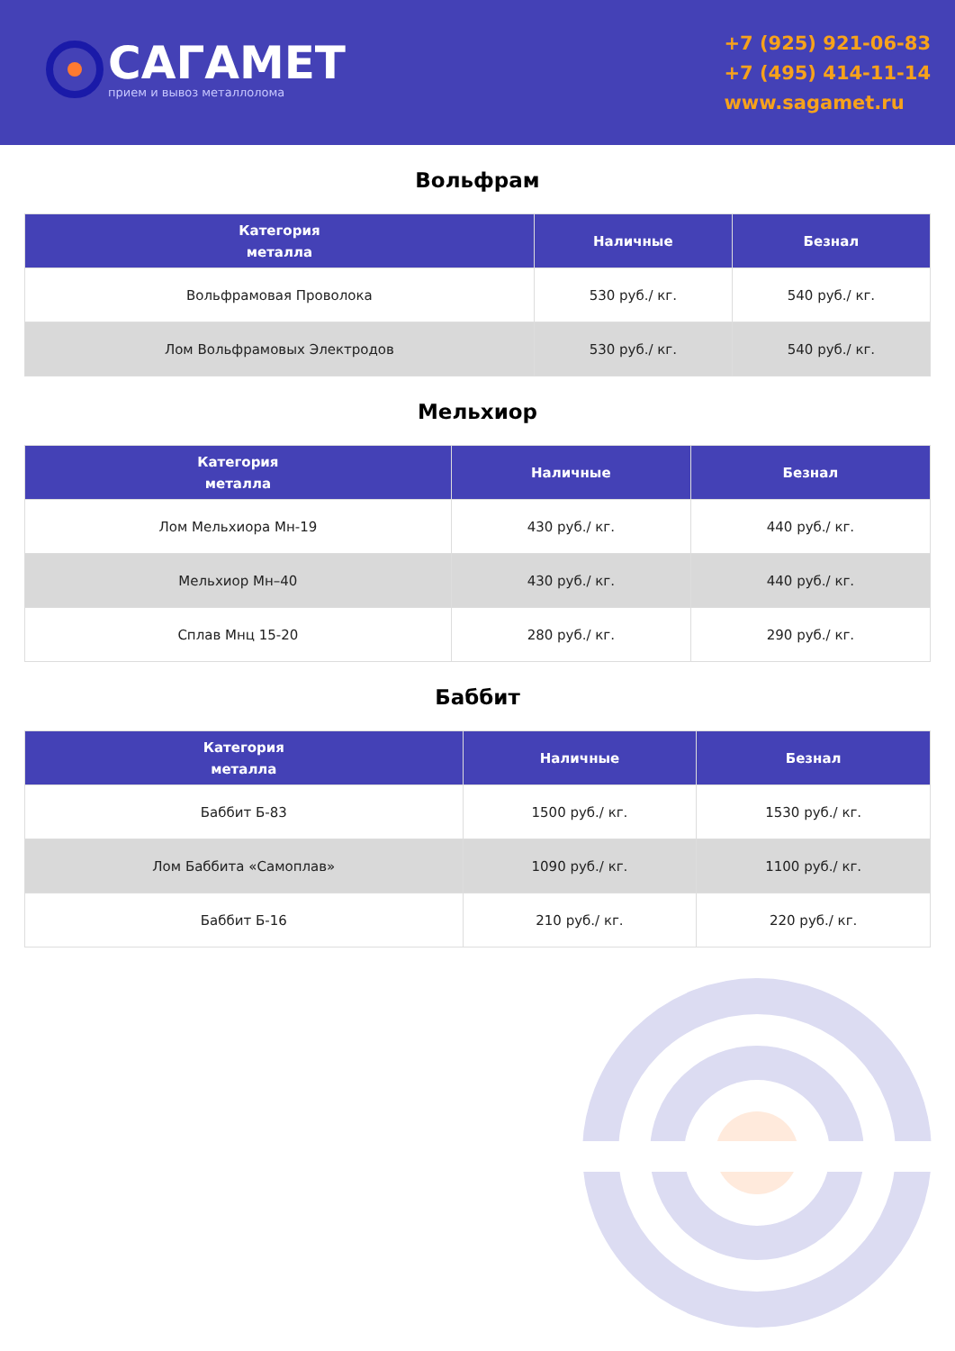САГАМЕТ
прием и вывоз металлолома
+7 (925) 921-06-83
+7 (495) 414-11-14
www.sagamet.ru
Вольфрам
| Категория металла | Наличные | Безнал |
| --- | --- | --- |
| Вольфрамовая Проволока | 530 руб./ кг. | 540 руб./ кг. |
| Лом Вольфрамовых Электродов | 530 руб./ кг. | 540 руб./ кг. |
Мельхиор
| Категория металла | Наличные | Безнал |
| --- | --- | --- |
| Лом Мельхиора Мн-19 | 430 руб./ кг. | 440 руб./ кг. |
| Мельхиор Мн–40 | 430 руб./ кг. | 440 руб./ кг. |
| Сплав Мнц 15-20 | 280 руб./ кг. | 290 руб./ кг. |
Баббит
| Категория металла | Наличные | Безнал |
| --- | --- | --- |
| Баббит Б-83 | 1500 руб./ кг. | 1530 руб./ кг. |
| Лом Баббита «Самоплав» | 1090 руб./ кг. | 1100 руб./ кг. |
| Баббит Б-16 | 210 руб./ кг. | 220 руб./ кг. |